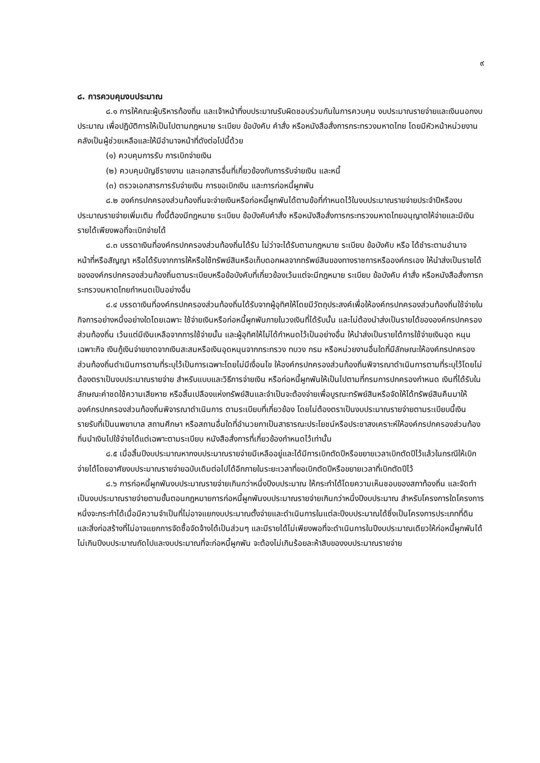๙
๘. การควบคุมงบประมาณ
๘.๑ การให้คณะผู้บริหารท้องถิ่น และเจ้าหน้าที่งบประมาณรับผิดชอบร่วมกันในการควบคุม งบประมาณรายจ่ายและเงินนอกงบประมาณ เพื่อปฏิบัติการให้เป็นไปตามกฎหมาย ระเบียบ ข้อบังคับ คำสั่ง หรือหนังสือสั่งการกระทรวงมหาดไทย โดยมีหัวหน้าหน่วยงานคลังเป็นผู้ช่วยเหลือและให้มีอำนาจหน้าที่ดังต่อไปนี้ด้วย
(๑) ควบคุมการรับ การเบิกจ่ายเงิน
(๒) ควบคุมบัญชีรายงาน และเอกสารอื่นที่เกี่ยวข้องกับการรับจ่ายเงิน และหนี้
(๓) ตรวจเอกสารการรับจ่ายเงิน การขอเบิกเงิน และการก่อหนี้ผูกพัน
๘.๒ องค์กรปกครองส่วนท้องถิ่นจะจ่ายเงินหรือก่อหนี้ผูกพันได้ตามข้อที่กำหนดไว้ในงบประมาณรายจ่ายประจำปีหรืองบประมาณรายจ่ายเพิ่มเติม ทั้งนี้ต้องมีกฎหมาย ระเบียบ ข้อบังคับคำสั่ง หรือหนังสือสั่งการกระทรวงมหาดไทยอนุญาตให้จ่ายและมีเงินรายได้เพียงพอที่จะเบิกจ่ายได้
๘.๓ บรรดาเงินที่องค์กรปกครองส่วนท้องถิ่นได้รับ ไม่ว่าจะได้รับตามกฎหมาย ระเบียบ ข้อบังคับ หรือ ได้ชำระตามอำนาจหน้าที่หรือสัญญา หรือได้รับจากการให้หรือใช้ทรัพย์สินหรือเก็บดอกผลจากทรัพย์สินของทางราชการหรือองค์กรเอง ให้นำส่งเป็นรายได้ขององค์กรปกครองส่วนท้องถิ่นตามระเบียบหรือข้อบังคับที่เกี่ยวข้องเว้นแต่จะมีกฎหมาย ระเบียบ ข้อบังคับ คำสั่ง หรือหนังสือสั่งการกระทรวงมหาดไทยกำหนดเป็นอย่างอื่น
๘.๔ บรรดาเงินที่องค์กรปกครองส่วนท้องถิ่นได้รับจากผู้อุทิศให้โดยมีวัตถุประสงค์เพื่อให้องค์กรปกครองส่วนท้องถิ่นใช้จ่ายในกิจการอย่างหนึ่งอย่างใดโดยเฉพาะ ใช้จ่ายเงินหรือก่อหนี้ผูกพันภายในวงเงินที่ได้รับนั้น และไม่ต้องนำส่งเป็นรายได้ขององค์กรปกครองส่วนท้องถิ่น เว้นแต่มีเงินเหลือจากการใช้จ่ายนั้น และผู้อุทิศให้ไม่ได้กำหนดไว้เป็นอย่างอื่น ให้นำส่งเป็นรายได้การใช้จ่ายเงินอุด หนุนเฉพาะกิจ เงินกู้เงินจ่ายขาดจากเงินสะสมหรือเงินอุดหนุนจากกระทรวง ทบวง กรม หรือหน่วยงานอื่นใดที่มีลักษณะให้องค์กรปกครองส่วนท้องถิ่นดำเนินการตามที่ระบุไว้เป็นการเฉพาะโดยไม่มีเงื่อนไข ให้องค์กรปกครองส่วนท้องถิ่นพิจารณาดำเนินการตามที่ระบุไว้โดยไม่ต้องตราเป็นงบประมาณรายจ่าย สำหรับแบบและวิธีการจ่ายเงิน หรือก่อหนี้ผูกพันให้เป็นไปตามที่กรมการปกครองกำหนด เงินที่ได้รับในลักษณะค่าชดใช้ความเสียหาย หรือสิ้นเปลืองแห่งทรัพย์สินและจำเป็นจะต้องจ่ายเพื่อบูรณะทรัพย์สินหรือจัดให้ได้ทรัพย์สินคืนมาให้องค์กรปกครองส่วนท้องถิ่นพิจารณาดำเนินการ ตามระเบียบที่เกี่ยวข้อง โดยไม่ต้องตราเป็นงบประมาณรายจ่ายตามระเบียบนี้เงินรายรับที่เป็นนพยาบาล สถานศึกษา หรือสถานอื่นใดที่อำนวยกาเป็นสาธารณะประโยชน์หรือประชาสงเคราะห์ให้องค์กรปกครองส่วนท้องถิ่นนำเงินไปใช้จ่ายได้แต่เฉพาะตามระเบียบ หนังสือสั่งการที่เกี่ยวข้องกำหนดไว้เท่านั้น
๘.๕ เมื่อสิ้นปีงบประมาณหากงบประมาณรายจ่ายมีเหลืออยู่และได้มีการเบิกตัดปีหรือขยายเวลาเบิกตัดปีไว้แล้วในกรณีให้เบิกจ่ายได้โดยอาศัยงบประมาณรายจ่ายฉบับเดิมต่อไปได้อีกภายในระยะเวลาที่ขอเบิกตัดปีหรือขยายเวลาที่เบิกตัดปีไว้
๘.๖ การก่อหนี้ผูกพันงบประมาณรายจ่ายเกินกว่าหนึ่งปีงบประมาณ ให้กระทำได้โดยความเห็นชอบของสภาท้องถิ่น และจัดทำเป็นงบประมาณรายจ่ายตามขั้นตอนกฎหมายการก่อหนี้ผูกพันงบประมาณรายจ่ายเกินกว่าหนึ่งปีงบประมาณ สำหรับโครงการใดโครงการหนึ่งจะกระทำได้เมื่อมีความจำเป็นที่ไม่อาจแยกงบประมาณตั้งจ่ายและดำเนินการในแต่ละปีงบประมาณได้ซึ่งเป็นโครงการประเภทที่ดินและสิ่งก่อสร้างที่ไม่อาจแยกการจัดซื้อจัดจ้างได้เป็นส่วนๆ และมีรายได้ไม่เพียงพอที่จะดำเนินการในปีงบประมาณเดียวให้ก่อหนี้ผูกพันได้ไม่เกินปีงบประมาณถัดไปและงบประมาณที่จะก่อหนี้ผูกพัน จะต้องไม่เกินร้อยละห้าสิบของงบประมาณรายจ่าย